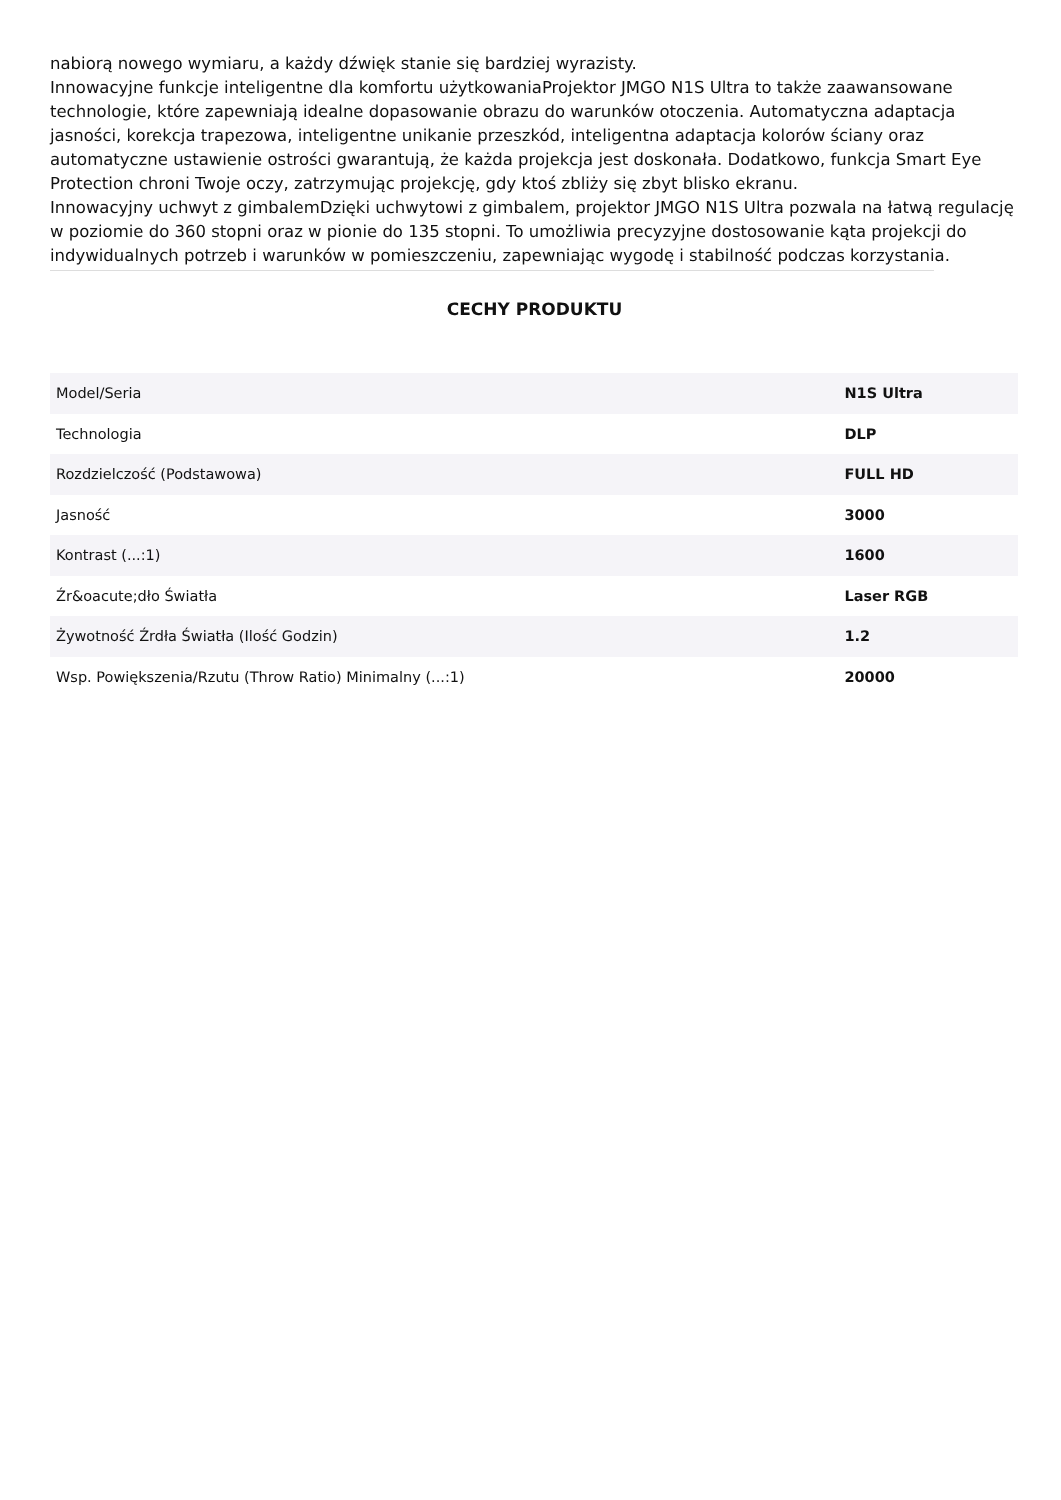nabiorą nowego wymiaru, a każdy dźwięk stanie się bardziej wyrazisty.
Innowacyjne funkcje inteligentne dla komfortu użytkowaniaProjektor JMGO N1S Ultra to także zaawansowane technologie, które zapewniają idealne dopasowanie obrazu do warunków otoczenia. Automatyczna adaptacja jasności, korekcja trapezowa, inteligentne unikanie przeszkód, inteligentna adaptacja kolorów ściany oraz automatyczne ustawienie ostrości gwarantują, że każda projekcja jest doskonała. Dodatkowo, funkcja Smart Eye Protection chroni Twoje oczy, zatrzymując projekcję, gdy ktoś zbliży się zbyt blisko ekranu.
Innowacyjny uchwyt z gimbalemDzięki uchwytowi z gimbalem, projektor JMGO N1S Ultra pozwala na łatwą regulację w poziomie do 360 stopni oraz w pionie do 135 stopni. To umożliwia precyzyjne dostosowanie kąta projekcji do indywidualnych potrzeb i warunków w pomieszczeniu, zapewniając wygodę i stabilność podczas korzystania.
CECHY PRODUKTU
| Model/Seria | N1S Ultra |
| Technologia | DLP |
| Rozdzielczość (Podstawowa) | FULL HD |
| Jasność | 3000 |
| Kontrast (...:1) | 1600 |
| Źr&oacute;dło Światła | Laser RGB |
| Żywotność Źrdła Światła (Ilość Godzin) | 1.2 |
| Wsp. Powiększenia/Rzutu (Throw Ratio) Minimalny (...:1) | 20000 |